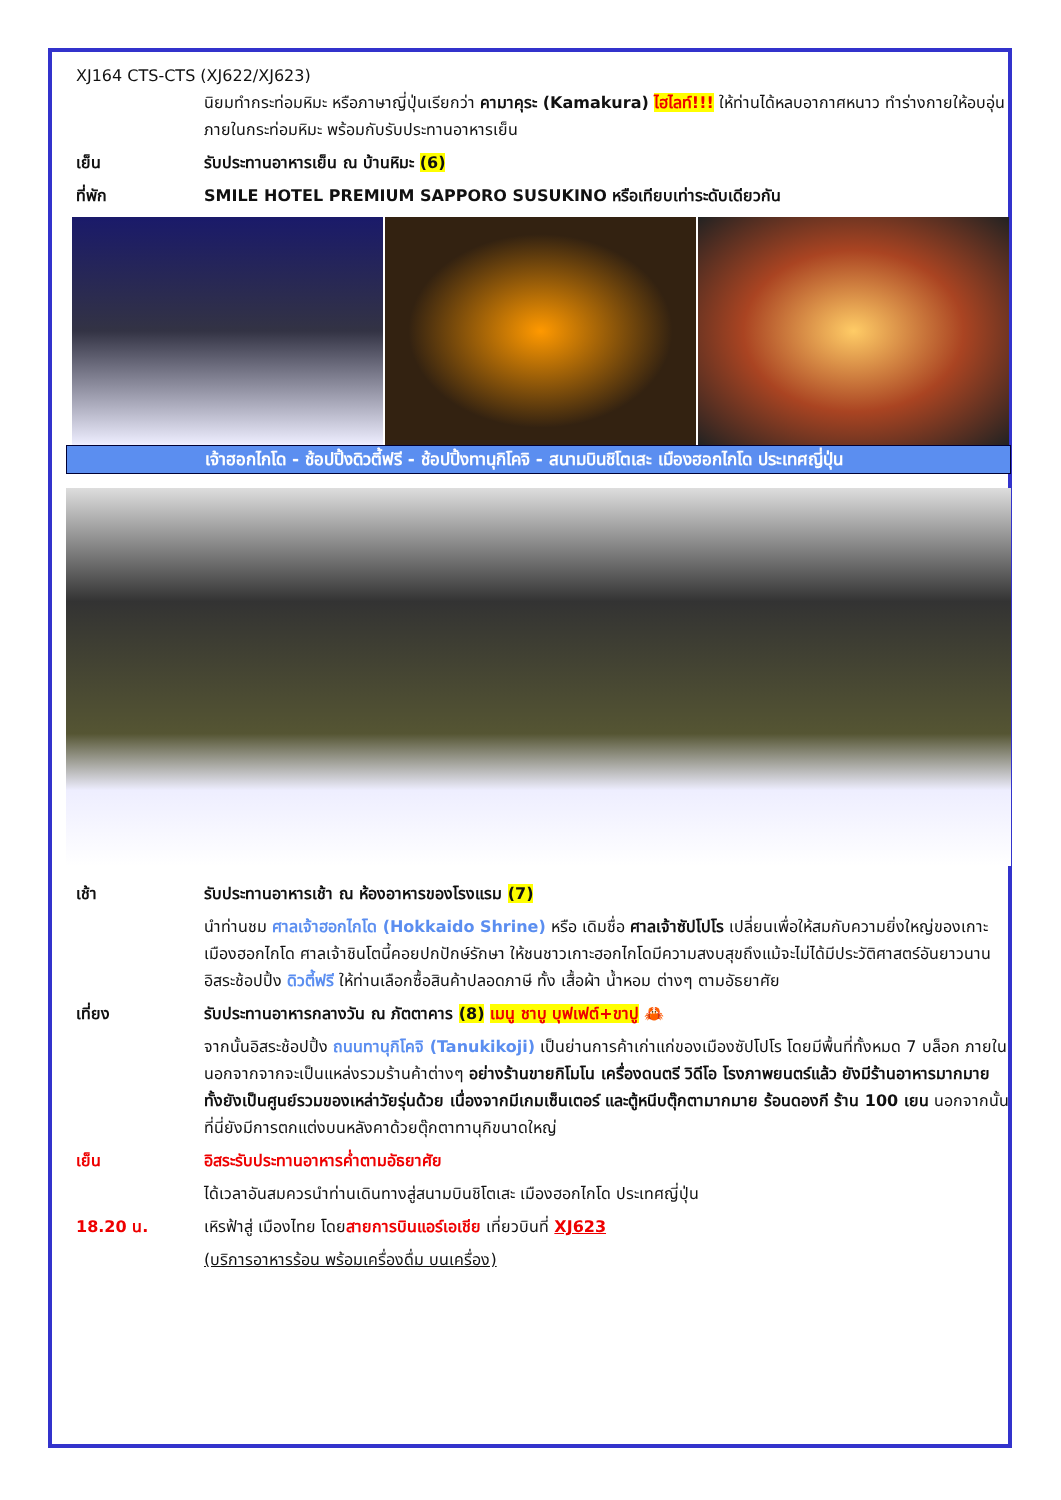XJ164 CTS-CTS (XJ622/XJ623)
นิยมทำกระท่อมหิมะ หรือภาษาญี่ปุ่นเรียกว่า คามาคุระ (Kamakura) ไฮไลท์!!! ให้ท่านได้หลบอากาศหนาว ทำร่างกายให้อบอุ่นภายในกระท่อมหิมะ พร้อมกับรับประทานอาหารเย็น
เย็น รับประทานอาหารเย็น ณ บ้านหิมะ (6)
ที่พัก SMILE HOTEL PREMIUM SAPPORO SUSUKINO หรือเทียบเท่าระดับเดียวกัน
เจ้าฮอกไกโด - ช้อปปิ้งดิวตี้ฟรี - ช้อปปิ้งทานุกิโคจิ - สนามบินชิโตเสะ เมืองฮอกไกโด ประเทศญี่ปุ่น
เช้า รับประทานอาหารเช้า ณ ห้องอาหารของโรงแรม (7)
นำท่านชม ศาลเจ้าฮอกไกโด (Hokkaido Shrine) หรือ เดิมชื่อ ศาลเจ้าซัปโปโร เปลี่ยนเพื่อให้สมกับความยิ่งใหญ่ของเกาะเมืองฮอกไกโด ศาลเจ้าชินโตนี้คอยปกปักษ์รักษา ให้ชนชาวเกาะฮอกไกโดมีความสงบสุขถึงแม้จะไม่ได้มีประวัติศาสตร์อันยาวนาน อิสระช้อปปิ้ง ดิวตี้ฟรี ให้ท่านเลือกซื้อสินค้าปลอดภาษี ทั้ง เสื้อผ้า น้ำหอม ต่างๆ ตามอัธยาศัย
เที่ยง รับประทานอาหารกลางวัน ณ ภัตตาคาร (8) เมนู ชาบู บุฟเฟต์+ขาปู 🦀
จากนั้นอิสระช้อปปิ้ง ถนนทานุกิโคจิ (Tanukikoji) เป็นย่านการค้าเก่าแก่ของเมืองซัปโปโร โดยมีพื้นที่ทั้งหมด 7 บล็อก ภายในนอกจากจากจะเป็นแหล่งรวมร้านค้าต่างๆ อย่างร้านขายกิโมโน เครื่องดนตรี วิดีโอ โรงภาพยนตร์แล้ว ยังมีร้านอาหารมากมาย ทั้งยังเป็นศูนย์รวมของเหล่าวัยรุ่นด้วย เนื่องจากมีเกมเซ็นเตอร์ และตู้หนีบตุ๊กตามากมาย ร้อนดองกี ร้าน 100 เยน นอกจากนั้นที่นี่ยังมีการตกแต่งบนหลังคาด้วยตุ๊กตาทานุกิขนาดใหญ่
เย็น อิสระรับประทานอาหารค่ำตามอัธยาศัย
ได้เวลาอันสมควรนำท่านเดินทางสู่สนามบินชิโตเสะ เมืองฮอกไกโด ประเทศญี่ปุ่น
18.20 น. เหิรฟ้าสู่ เมืองไทย โดยสายการบินแอร์เอเชีย เที่ยวบินที่ XJ623
(บริการอาหารร้อน พร้อมเครื่องดื่ม บนเครื่อง)